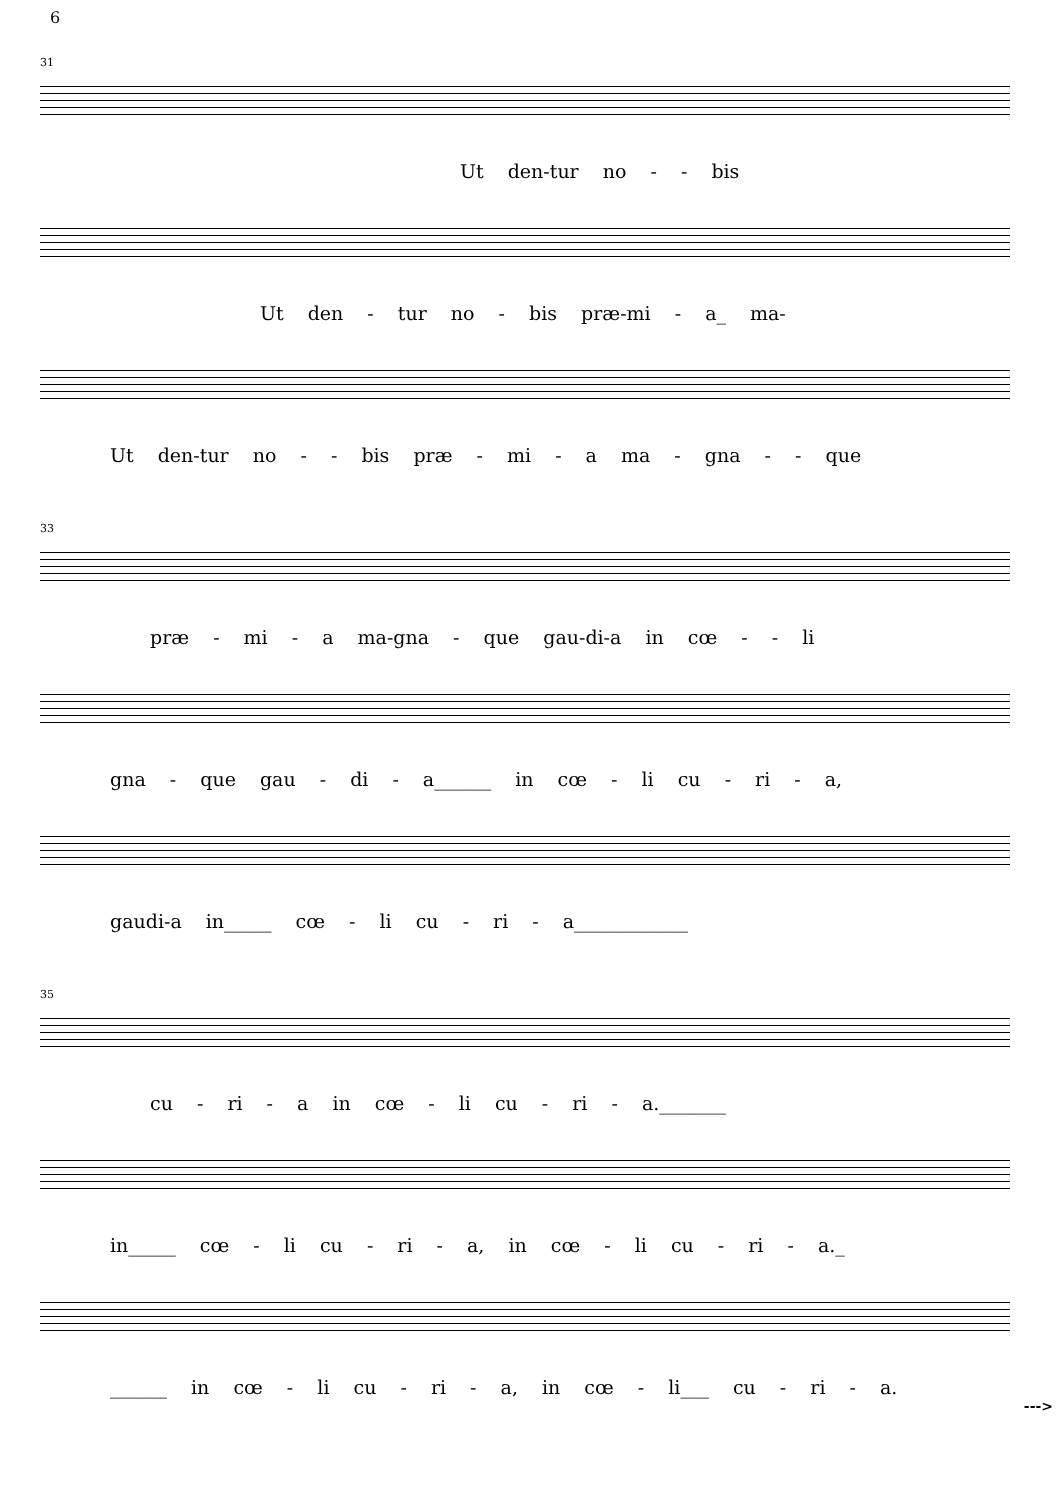6
31
Ut den-tur no - - bis
Ut den - tur no - bis præ-mi - a_ ma-
Ut den-tur no - - bis præ - mi - a ma - gna - - que
33
præ - mi - a ma-gna - que gau-di-a in cœ - - li
gna - que gau - di - a______ in cœ - li cu - ri - a,
gaudi-a in_____ cœ - li cu - ri - a____________
35
cu - ri - a in cœ - li cu - ri - a._______
in_____ cœ - li cu - ri - a, in cœ - li cu - ri - a._
______ in cœ - li cu - ri - a, in cœ - li___ cu - ri - a.
--->